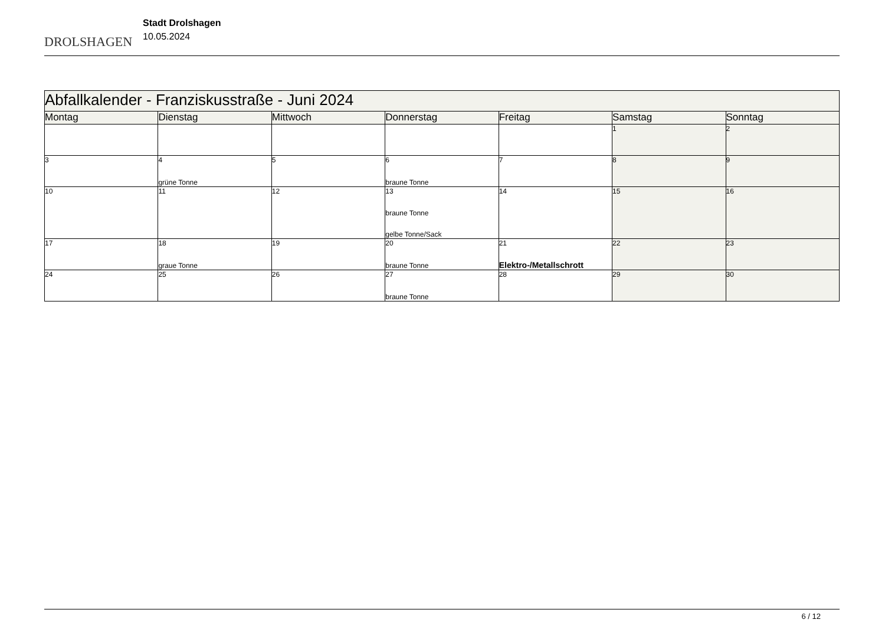DROLSHAGEN
Stadt Drolshagen
10.05.2024
| Abfallkalender - Franziskusstraße - Juni 2024 | | | | | | |
| Montag | Dienstag | Mittwoch | Donnerstag | Freitag | Samstag | Sonntag |
| | | | | | 1 | 2 |
| 3 | 4 grüne Tonne | 5 | 6 braune Tonne | 7 | 8 | 9 |
| 10 | 11 | 12 | 13 braune Tonne gelbe Tonne/Sack | 14 | 15 | 16 |
| 17 | 18 graue Tonne | 19 | 20 braune Tonne | 21 Elektro-/Metallschrott | 22 | 23 |
| 24 | 25 | 26 | 27 braune Tonne | 28 | 29 | 30 |
6 / 12